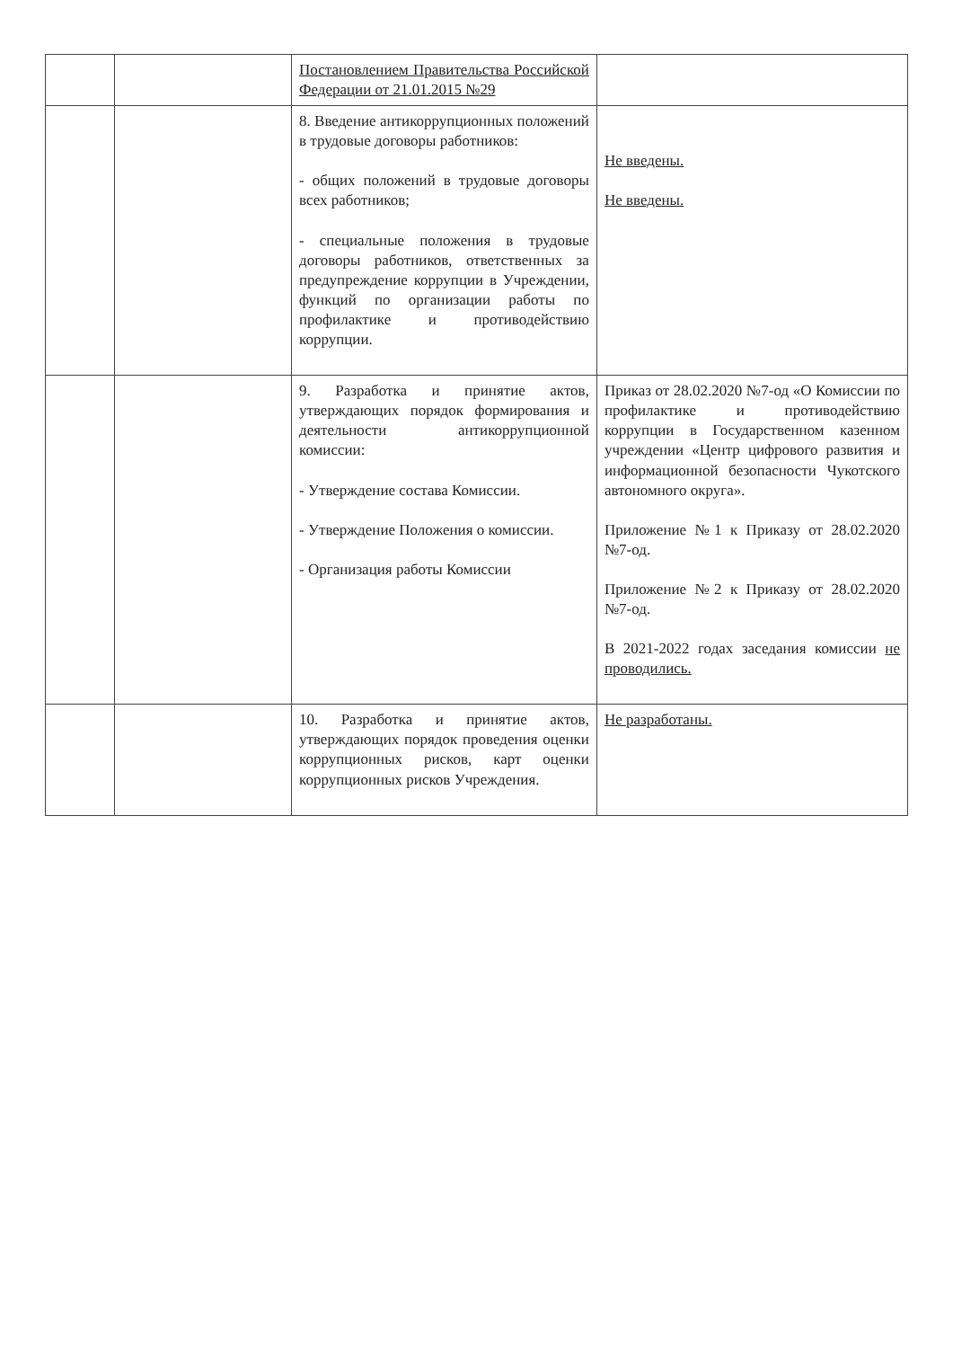| | | Постановлением Правительства Российской Федерации от 21.01.2015 №29 | |
| | | 8. Введение антикоррупционных положений в трудовые договоры работников: - общих положений в трудовые договоры всех работников; - специальные положения в трудовые договоры работников, ответственных за предупреждение коррупции в Учреждении, функций по организации работы по профилактике и противодействию коррупции. | Не введены. Не введены. |
| | | 9. Разработка и принятие актов, утверждающих порядок формирования и деятельности антикоррупционной комиссии: - Утверждение состава Комиссии. - Утверждение Положения о комиссии. - Организация работы Комиссии | Приказ от 28.02.2020 №7-од «О Комиссии по профилактике и противодействию коррупции в Государственном казенном учреждении «Центр цифрового развития и информационной безопасности Чукотского автономного округа». Приложение №1 к Приказу от 28.02.2020 №7-од. Приложение №2 к Приказу от 28.02.2020 №7-од. В 2021-2022 годах заседания комиссии не проводились. |
| | | 10. Разработка и принятие актов, утверждающих порядок проведения оценки коррупционных рисков, карт оценки коррупционных рисков Учреждения. | Не разработаны. |